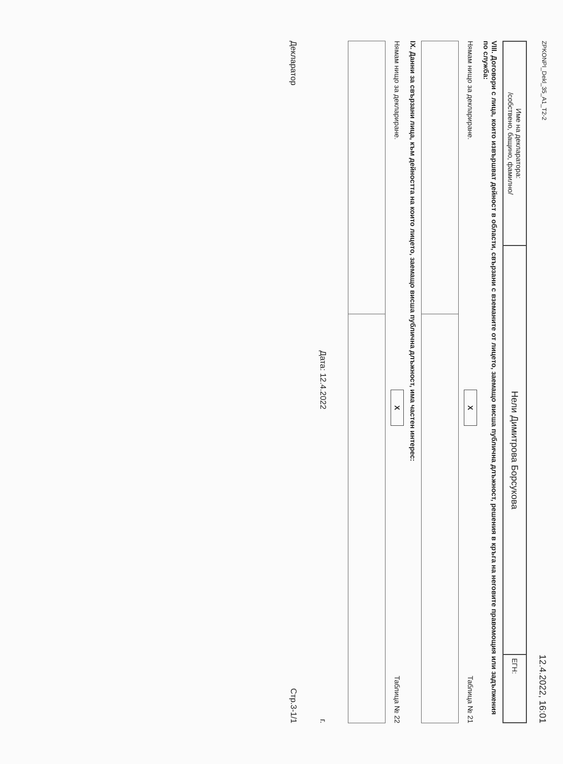ZPKONPI_Dekl_35_A1_T2-2 12.4.2022, 16:01
| Име на декларатора: /собствено, бащино, фамилно/ | Нели Димитрова Борсукова | ЕГН: |
VIII. Договори с лица, които извършват дейност в области, свързани с вземаните от лицето, заемащо висша публична длъжност, решения в кръга на неговите правомощия или задължения по служба:
Нямам нищо за деклариране. X Таблица № 21
IX. Данни за свързани лица, към дейността на които лицето, заемащо висша публична длъжност, има частен интерес:
Нямам нищо за деклариране. X Таблица № 22
Дата: 12.4.2022 г.
Декларатор Стр.3-1/1